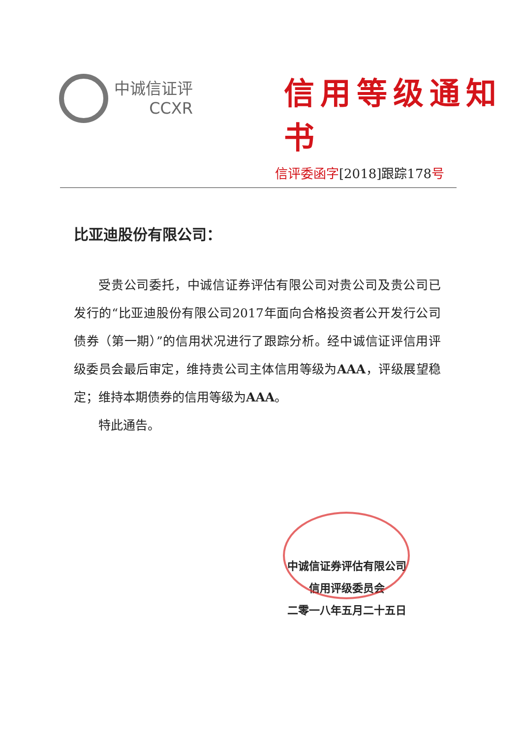中诚信证评
CCXR
信用等级通知书
信评委函字[2018]跟踪178号
比亚迪股份有限公司：
受贵公司委托，中诚信证券评估有限公司对贵公司及贵公司已发行的“比亚迪股份有限公司2017年面向合格投资者公开发行公司债券（第一期）”的信用状况进行了跟踪分析。经中诚信证评信用评级委员会最后审定，维持贵公司主体信用等级为AAA，评级展望稳定；维持本期债券的信用等级为AAA。
特此通告。
中诚信证券评估有限公司
信用评级委员会
二零一八年五月二十五日